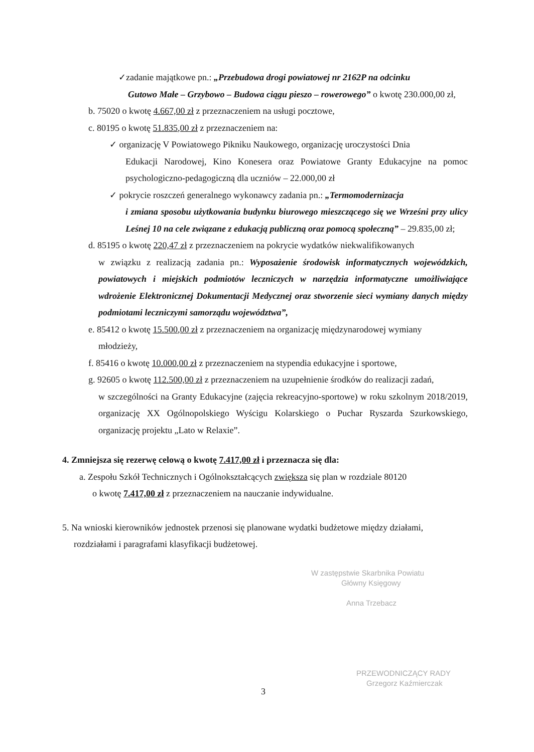✓zadanie majątkowe pn.: „Przebudowa drogi powiatowej nr 2162P na odcinku
Gutowo Małe – Grzybowo – Budowa ciągu pieszo – rowerowego” o kwotę 230.000,00 zł,
b. 75020 o kwotę 4.667,00 zł z przeznaczeniem na usługi pocztowe,
c. 80195 o kwotę 51.835,00 zł z przeznaczeniem na:
✓ organizację V Powiatowego Pikniku Naukowego, organizację uroczystości Dnia
Edukacji Narodowej, Kino Konesera oraz Powiatowe Granty Edukacyjne na pomoc psychologiczno-pedagogiczną dla uczniów – 22.000,00 zł
✓ pokrycie roszczeń generalnego wykonawcy zadania pn.: „Termomodernizacja
i zmiana sposobu użytkowania budynku biurowego mieszczącego się we Wrześni przy ulicy Leśnej 10 na cele związane z edukacją publiczną oraz pomocą społeczną” – 29.835,00 zł;
d. 85195 o kwotę 220,47 zł z przeznaczeniem na pokrycie wydatków niekwalifikowanych
w związku z realizacją zadania pn.: Wyposażenie środowisk informatycznych wojewódzkich, powiatowych i miejskich podmiotów leczniczych w narzędzia informatyczne umożliwiające wdrożenie Elektronicznej Dokumentacji Medycznej oraz stworzenie sieci wymiany danych między podmiotami leczniczymi samorządu województwa”,
e. 85412 o kwotę 15.500,00 zł z przeznaczeniem na organizację międzynarodowej wymiany
młodzieży,
f. 85416 o kwotę 10.000,00 zł z przeznaczeniem na stypendia edukacyjne i sportowe,
g. 92605 o kwotę 112.500,00 zł z przeznaczeniem na uzupełnienie środków do realizacji zadań,
w szczególności na Granty Edukacyjne (zajęcia rekreacyjno-sportowe) w roku szkolnym 2018/2019, organizację XX Ogólnopolskiego Wyścigu Kolarskiego o Puchar Ryszarda Szurkowskiego, organizację projektu „Lato w Relaxie”.
4. Zmniejsza się rezerwę celową o kwotę 7.417,00 zł i przeznacza się dla:
a. Zespołu Szkół Technicznych i Ogólnokształcących zwiększa się plan w rozdziale 80120
o kwotę 7.417,00 zł z przeznaczeniem na nauczanie indywidualne.
5. Na wnioski kierowników jednostek przenosi się planowane wydatki budżetowe między działami,
rozdziałami i paragrafami klasyfikacji budżetowej.
W zastępstwie Skarbnika Powiatu
Główny Księgowy
Anna Trzebacz
PRZEWODNICZĄCY RADY
Grzegorz Kaźmierczak
3